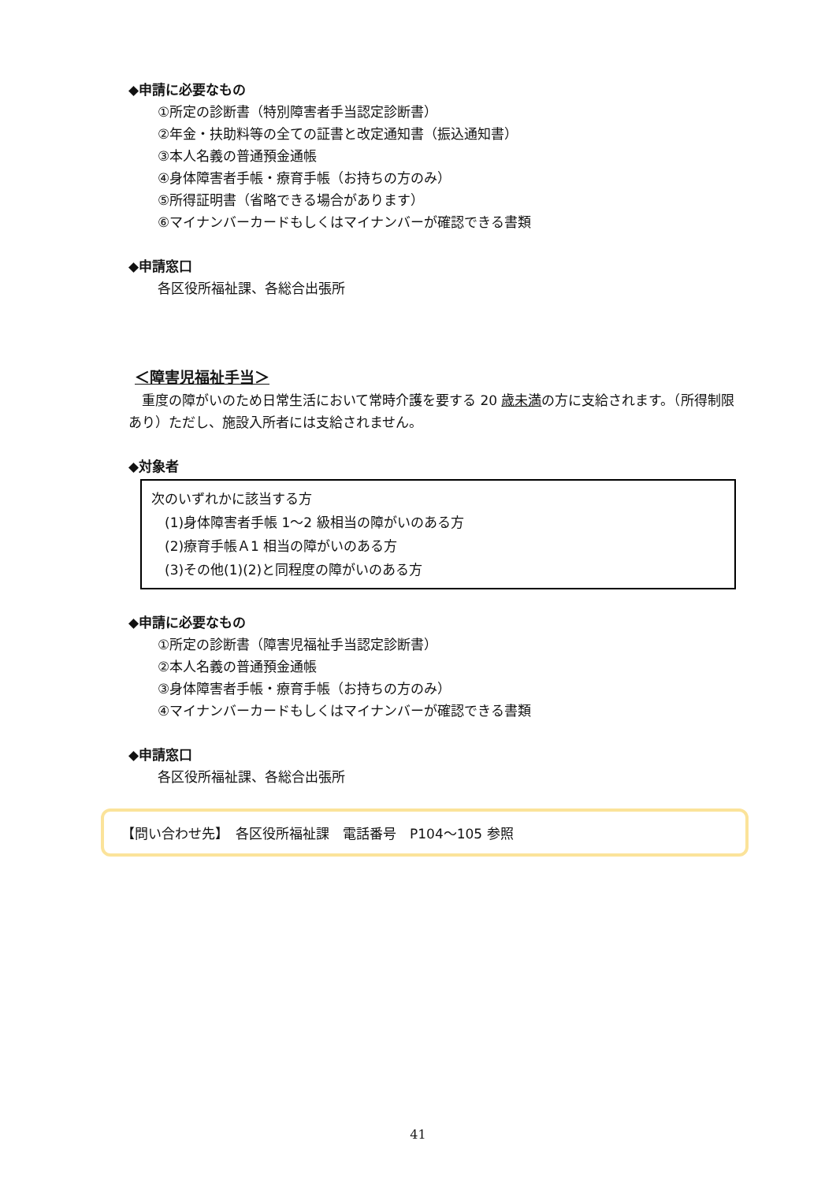◆申請に必要なもの
①所定の診断書（特別障害者手当認定診断書）
②年金・扶助料等の全ての証書と改定通知書（振込通知書）
③本人名義の普通預金通帳
④身体障害者手帳・療育手帳（お持ちの方のみ）
⑤所得証明書（省略できる場合があります）
⑥マイナンバーカードもしくはマイナンバーが確認できる書類
◆申請窓口
各区役所福祉課、各総合出張所
＜障害児福祉手当＞
　重度の障がいのため日常生活において常時介護を要する 20 歳未満の方に支給されます。（所得制限あり）ただし、施設入所者には支給されません。
◆対象者
次のいずれかに該当する方
　(1)身体障害者手帳 1～2 級相当の障がいのある方
　(2)療育手帳Ａ1 相当の障がいのある方
　(3)その他(1)(2)と同程度の障がいのある方
◆申請に必要なもの
①所定の診断書（障害児福祉手当認定診断書）
②本人名義の普通預金通帳
③身体障害者手帳・療育手帳（お持ちの方のみ）
④マイナンバーカードもしくはマイナンバーが確認できる書類
◆申請窓口
各区役所福祉課、各総合出張所
【問い合わせ先】　各区役所福祉課　電話番号　P104～105 参照
41